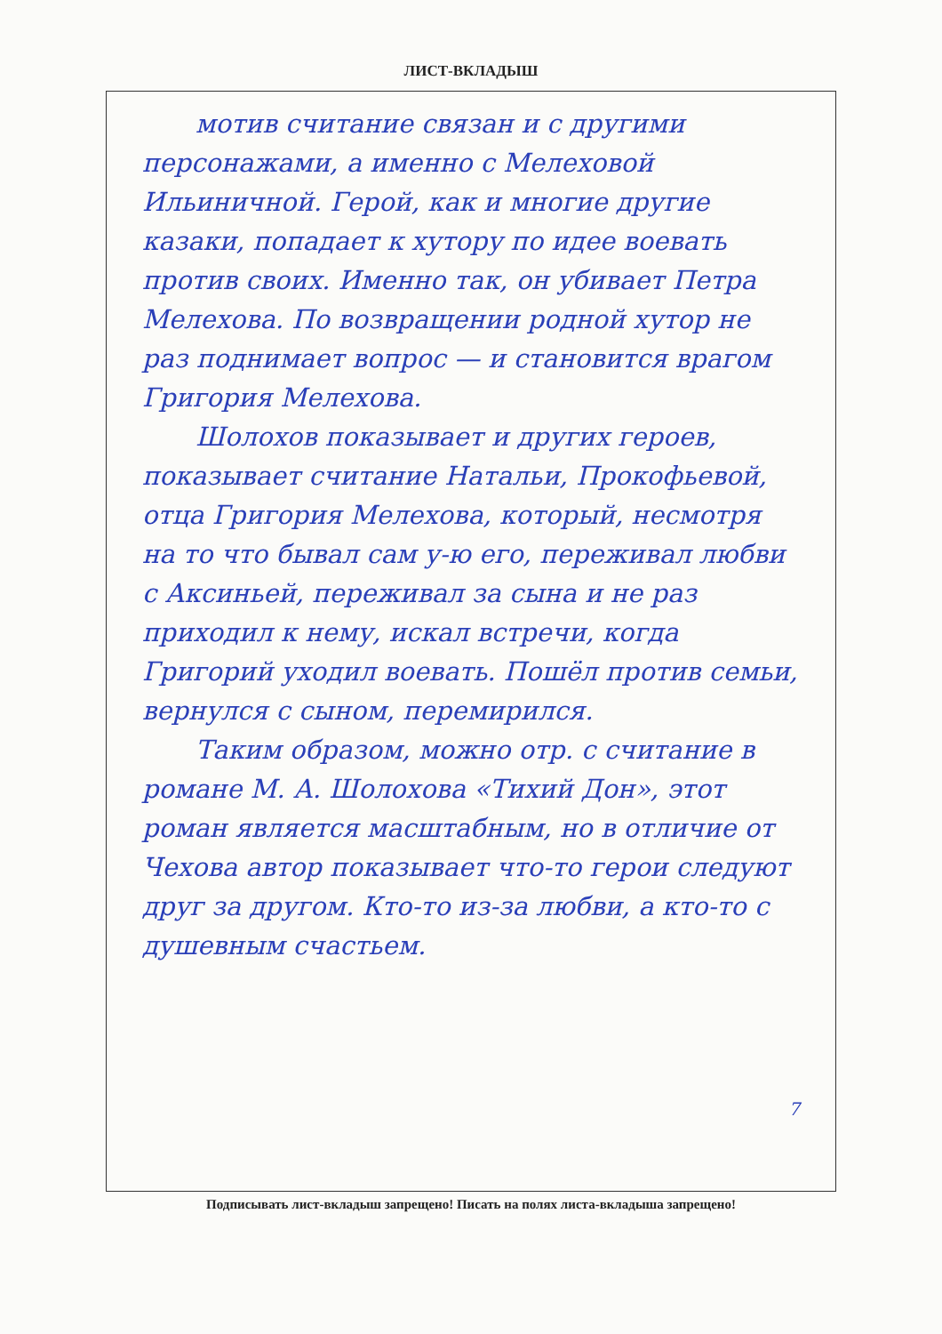ЛИСТ-ВКЛАДЫШ
мотив считание связан и с другими персонажами, а именно с Мелеховой Ильиничной. Герой, как и многие другие казаки, попадает к хутору по идее воевать против своих. Именно так, он убивает Петра Мелехова. По возвращении родной хутор не раз поднимает вопрос — и становится врагом Григория Мелехова.
Шолохов показывает и других героев, показывает считание Натальи, Прокофьевой, отца Григория Мелехова, который, несмотря на то что бывал сам у-ю его, переживал любви с Аксиньей, переживал за сына и не раз приходил к нему, искал встречи, когда Григорий уходил воевать. Пошёл против семьи, вернулся с сыном, перемирился.
Таким образом, можно отр. с считание в романе М. А. Шолохова «Тихий Дон», этот роман является масштабным, но в отличие от Чехова автор показывает что-то герои следуют друг за другом. Кто-то из-за любви, а кто-то с душевным счастьем.
7
Подписывать лист-вкладыш запрещено! Писать на полях листа-вкладыша запрещено!